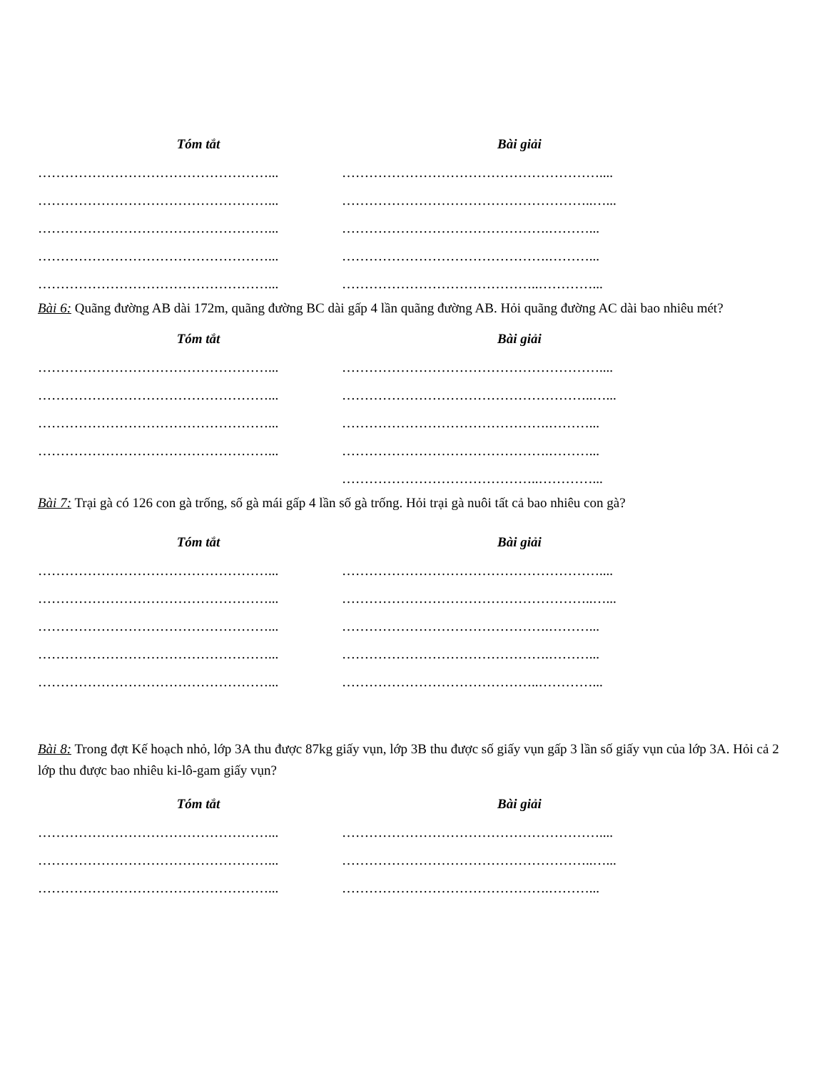Tóm tắt Bài giải
……………………………………………... …………………………………………………....
……………………………………………... ………………………………………………..…...
……………………………………………... ……………………………………….………...
……………………………………………... ……………………………………….………...
……………………………………………... ……………………………………..…………...
Bài 6: Quãng đường AB dài 172m, quãng đường BC dài gấp 4 lần quãng đường AB. Hỏi quãng đường AC dài bao nhiêu mét?
Tóm tắt Bài giải
……………………………………………... …………………………………………………....
……………………………………………... ………………………………………………..…...
……………………………………………... ……………………………………….………...
……………………………………………... ……………………………………….………...
……………………………………..…………...
Bài 7: Trại gà có 126 con gà trống, số gà mái gấp 4 lần số gà trống. Hỏi trại gà nuôi tất cả bao nhiêu con gà?
Tóm tắt Bài giải
……………………………………………... …………………………………………………....
……………………………………………... ………………………………………………..…...
……………………………………………... ……………………………………….………...
……………………………………………... ……………………………………….………...
……………………………………………... ……………………………………..…………...
Bài 8: Trong đợt Kế hoạch nhỏ, lớp 3A thu được 87kg giấy vụn, lớp 3B thu được số giấy vụn gấp 3 lần số giấy vụn của lớp 3A. Hỏi cả 2 lớp thu được bao nhiêu ki-lô-gam giấy vụn?
Tóm tắt Bài giải
……………………………………………... …………………………………………………....
……………………………………………... ………………………………………………..…...
……………………………………………... ……………………………………….………...